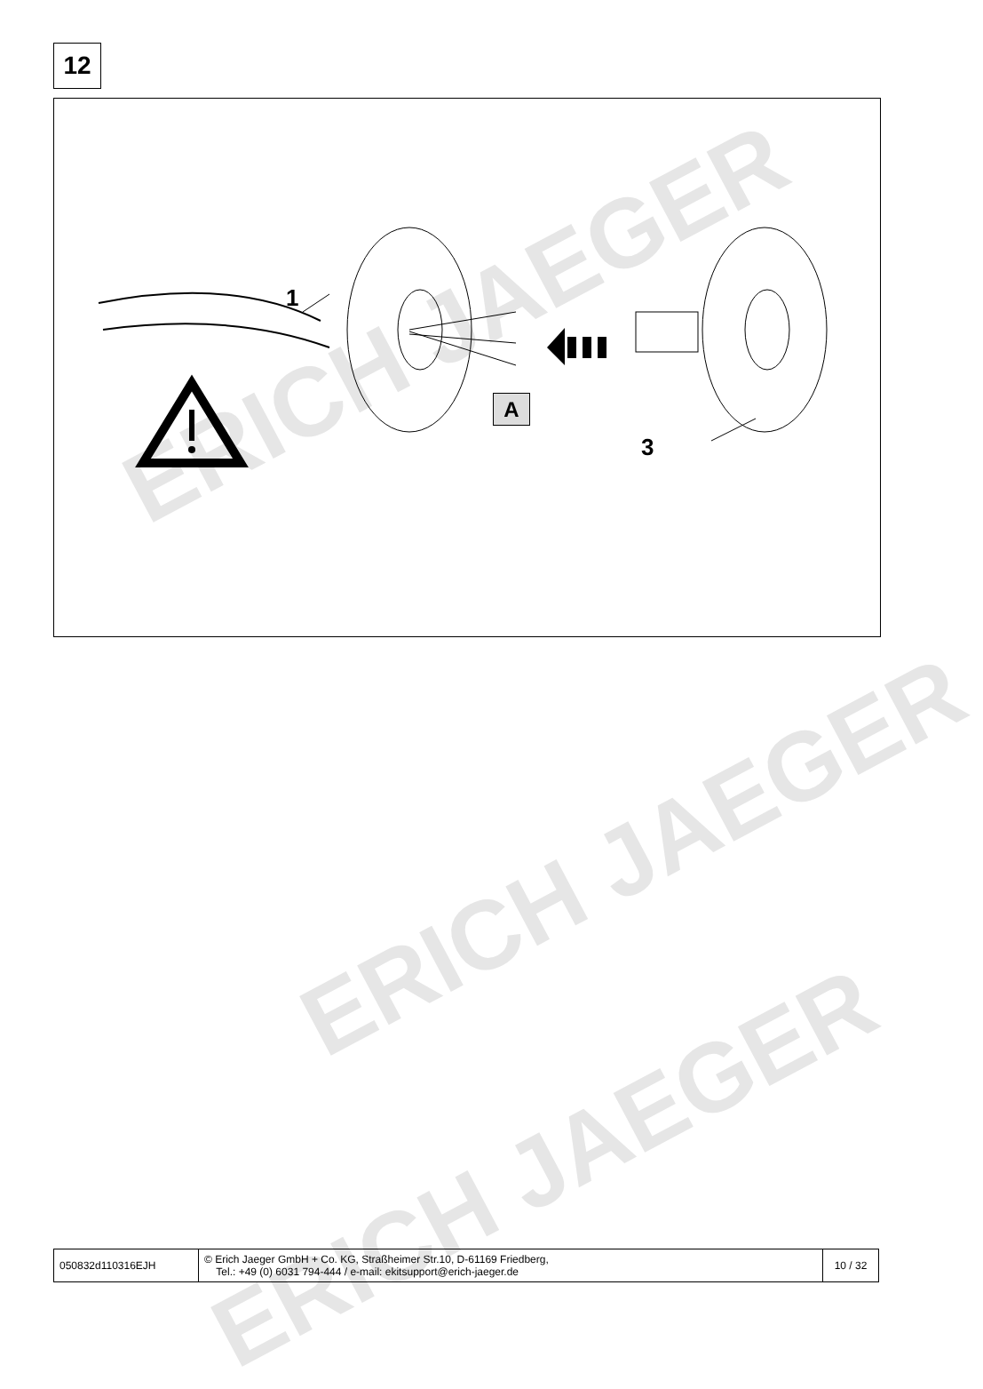ERICH JAEGER
ERICH JAEGER
ERICH JAEGER
12
1
A
3
| 050832d110316EJH | © Erich Jaeger GmbH + Co. KG, Straßheimer Str.10, D-61169 Friedberg, Tel.: +49 (0) 6031 794-444 / e-mail: ekitsupport@erich-jaeger.de | 10 / 32 |